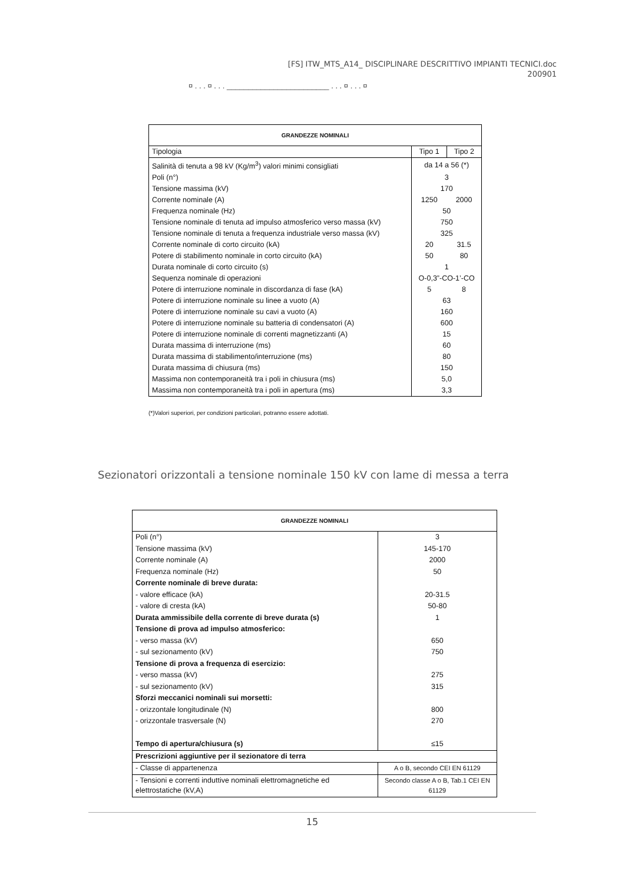[FS] ITW_MTS_A14_ DISCIPLINARE DESCRITTIVO IMPIANTI TECNICI.doc
200901
¤ . . . ¤ . . . ________________________ . . . ¤ . . . ¤
| GRANDEZZE NOMINALI | | |
| --- | --- | --- |
| Tipologia | Tipo 1 | Tipo 2 |
| Salinità di tenuta a 98 kV (Kg/m<sup>3</sup>) valori minimi consigliati | da 14 a 56 (*) | |
| Poli (n°) | 3 | |
| Tensione massima (kV) | 170 | |
| Corrente nominale (A) | 1250 | 2000 |
| Frequenza nominale (Hz) | 50 | |
| Tensione nominale di tenuta ad impulso atmosferico verso massa (kV) | 750 | |
| Tensione nominale di tenuta a frequenza industriale verso massa (kV) | 325 | |
| Corrente nominale di corto circuito (kA) | 20 | 31.5 |
| Potere di stabilimento nominale in corto circuito (kA) | 50 | 80 |
| Durata nominale di corto circuito (s) | 1 | |
| Sequenza nominale di operazioni | O-0,3”-CO-1’-CO | |
| Potere di interruzione nominale in discordanza di fase (kA) | 5 | 8 |
| Potere di interruzione nominale su linee a vuoto (A) | 63 | |
| Potere di interruzione nominale su cavi a vuoto (A) | 160 | |
| Potere di interruzione nominale su batteria di condensatori (A) | 600 | |
| Potere di interruzione nominale di correnti magnetizzanti (A) | 15 | |
| Durata massima di interruzione (ms) | 60 | |
| Durata massima di stabilimento/interruzione (ms) | 80 | |
| Durata massima di chiusura (ms) | 150 | |
| Massima non contemporaneità tra i poli in chiusura (ms) | 5,0 | |
| Massima non contemporaneità tra i poli in apertura (ms) | 3,3 | |
(*)Valori superiori, per condizioni particolari, potranno essere adottati.
Sezionatori orizzontali a tensione nominale 150 kV con lame di messa a terra
| GRANDEZZE NOMINALI | |
| --- | --- |
| Poli (n°) | 3 |
| Tensione massima (kV) | 145-170 |
| Corrente nominale (A) | 2000 |
| Frequenza nominale (Hz) | 50 |
| Corrente nominale di breve durata: | |
| - valore efficace (kA) | 20-31.5 |
| - valore di cresta (kA) | 50-80 |
| Durata ammissibile della corrente di breve durata (s) | 1 |
| Tensione di prova ad impulso atmosferico: | |
| - verso massa (kV) | 650 |
| - sul sezionamento (kV) | 750 |
| Tensione di prova a frequenza di esercizio: | |
| - verso massa (kV) | 275 |
| - sul sezionamento (kV) | 315 |
| Sforzi meccanici nominali sui morsetti: | |
| - orizzontale longitudinale (N) | 800 |
| - orizzontale trasversale (N) | 270 |
| Tempo di apertura/chiusura (s) | ≤15 |
| Prescrizioni aggiuntive per il sezionatore di terra | |
| - Classe di appartenenza | A o B, secondo CEI EN 61129 |
| - Tensioni e correnti induttive nominali elettromagnetiche ed elettrostatiche (kV,A) | Secondo classe A o B, Tab.1 CEI EN 61129 |
15